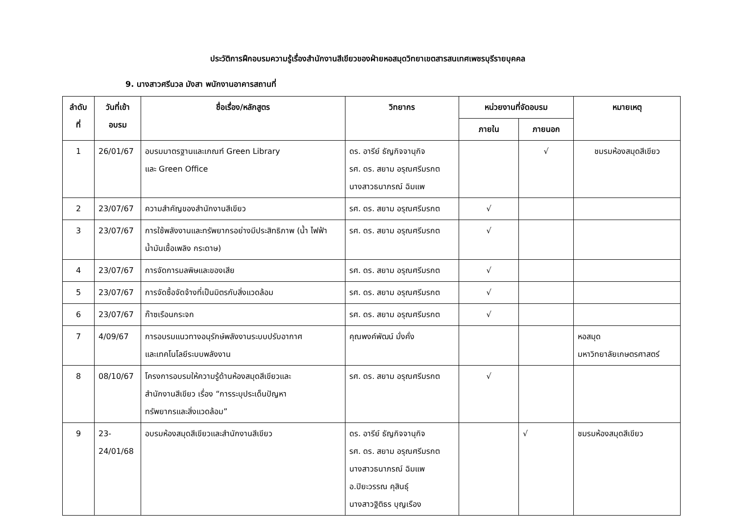ประวัติการฝึกอบรมความรู้เรื่องสำนักงานสีเขียวของฝ่ายหอสมุดวิทยาเขตสารสนเทศเพชรบุรีรายบุคคล
9. นางสาวศรีนวล มังสา พนักงานอาคารสถานที่
| ลำดับ ที่ | วันที่เข้า อบรม | ชื่อเรื่อง/หลักสูตร | วิทยากร | หน่วยงานที่จัดอบรม | | หมายเหตุ |
| --- | --- | --- | --- | --- | --- | --- |
| | | | | ภายใน | ภายนอก | |
| 1 | 26/01/67 | อบรมมาตรฐานและเกณฑ์ Green Library และ Green Office | ดร. อารีย์ ธัญกิจจานุกิจ รศ. ดร. สยาม อรุณศรีมรกต นางสาวธนาภรณ์ ฉิมแพ | | √ | ชมรมห้องสมุดสีเขียว |
| 2 | 23/07/67 | ความสำคัญของสำนักงานสีเขียว | รศ. ดร. สยาม อรุณศรีมรกต | √ | | |
| 3 | 23/07/67 | การใช้พลังงานและทรัพยากรอย่างมีประสิทธิภาพ (น้ำ ไฟฟ้า น้ำมันเชื้อเพลิง กระดาษ) | รศ. ดร. สยาม อรุณศรีมรกต | √ | | |
| 4 | 23/07/67 | การจัดการมลพิษและของเสีย | รศ. ดร. สยาม อรุณศรีมรกต | √ | | |
| 5 | 23/07/67 | การจัดซื้อจัดจ้างที่เป็นมิตรกับสิ่งแวดล้อม | รศ. ดร. สยาม อรุณศรีมรกต | √ | | |
| 6 | 23/07/67 | ก๊าซเรือนกระจก | รศ. ดร. สยาม อรุณศรีมรกต | √ | | |
| 7 | 4/09/67 | การอบรมแนวทางอนุรักษ์พลังงานระบบปรับอากาศ และเทคโนโลยีระบบพลังงาน | คุณพงค์พัฒน์ มั่งคั่ง | | | หอสมุด มหาวิทยาลัยเกษตรศาสตร์ |
| 8 | 08/10/67 | โครงการอบรมให้ความรู้ด้านห้องสมุดสีเขียวและ สำนักงานสีเขียว เรื่อง “การระบุประเด็นปัญหา ทรัพยากรและสิ่งแวดล้อม” | รศ. ดร. สยาม อรุณศรีมรกต | √ | | |
| 9 | 23- 24/01/68 | อบรมห้องสมุดสีเขียวและสำนักงานสีเขียว | ดร. อารีย์ ธัญกิจจานุกิจ รศ. ดร. สยาม อรุณศรีมรกต นางสาวธนาภรณ์ ฉิมแพ อ.ปิยะวรรณ คุสินธุ์ นางสาวฐิติธร บุญเรือง | | √ | ชมรมห้องสมุดสีเขียว |